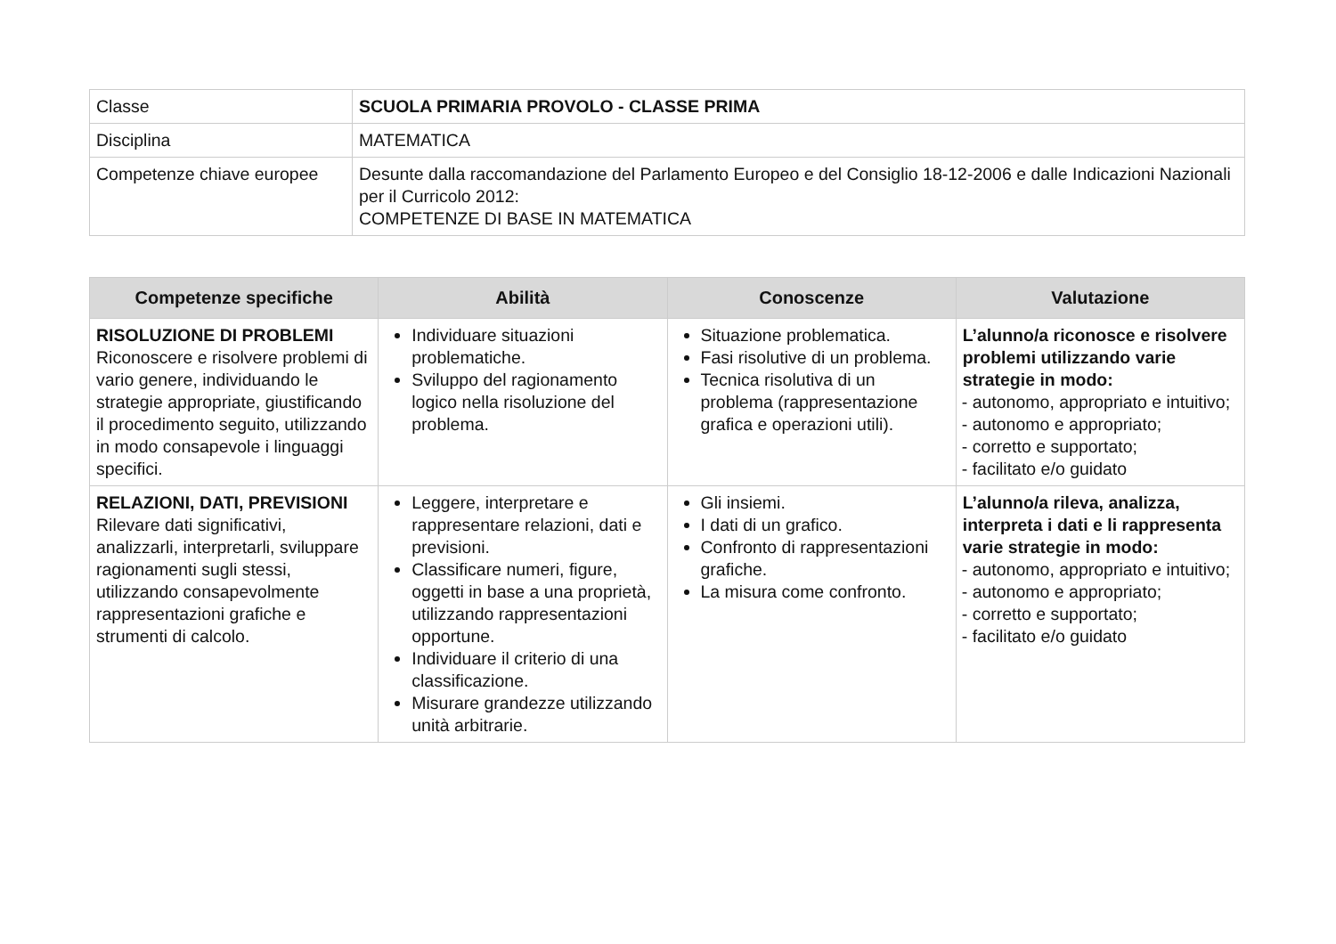| Classe | SCUOLA PRIMARIA PROVOLO - CLASSE PRIMA |
| Disciplina | MATEMATICA |
| Competenze chiave europee | Desunte dalla raccomandazione del Parlamento Europeo e del Consiglio 18-12-2006 e dalle Indicazioni Nazionali per il Curricolo 2012: COMPETENZE DI BASE IN MATEMATICA |
| Competenze specifiche | Abilità | Conoscenze | Valutazione |
| --- | --- | --- | --- |
| RISOLUZIONE DI PROBLEMI Riconoscere e risolvere problemi di vario genere, individuando le strategie appropriate, giustificando il procedimento seguito, utilizzando in modo consapevole i linguaggi specifici. | Individuare situazioni problematiche. Sviluppo del ragionamento logico nella risoluzione del problema. | Situazione problematica. Fasi risolutive di un problema. Tecnica risolutiva di un problema (rappresentazione grafica e operazioni utili). | L’alunno/a riconosce e risolvere problemi utilizzando varie strategie in modo: - autonomo, appropriato e intuitivo; - autonomo e appropriato; - corretto e supportato; - facilitato e/o guidato |
| RELAZIONI, DATI, PREVISIONI Rilevare dati significativi, analizzarli, interpretarli, sviluppare ragionamenti sugli stessi, utilizzando consapevolmente rappresentazioni grafiche e strumenti di calcolo. | Leggere, interpretare e rappresentare relazioni, dati e previsioni. Classificare numeri, figure, oggetti in base a una proprietà, utilizzando rappresentazioni opportune. Individuare il criterio di una classificazione. Misurare grandezze utilizzando unità arbitrarie. | Gli insiemi. I dati di un grafico. Confronto di rappresentazioni grafiche. La misura come confronto. | L’alunno/a rileva, analizza, interpreta i dati e li rappresenta varie strategie in modo: - autonomo, appropriato e intuitivo; - autonomo e appropriato; - corretto e supportato; - facilitato e/o guidato |